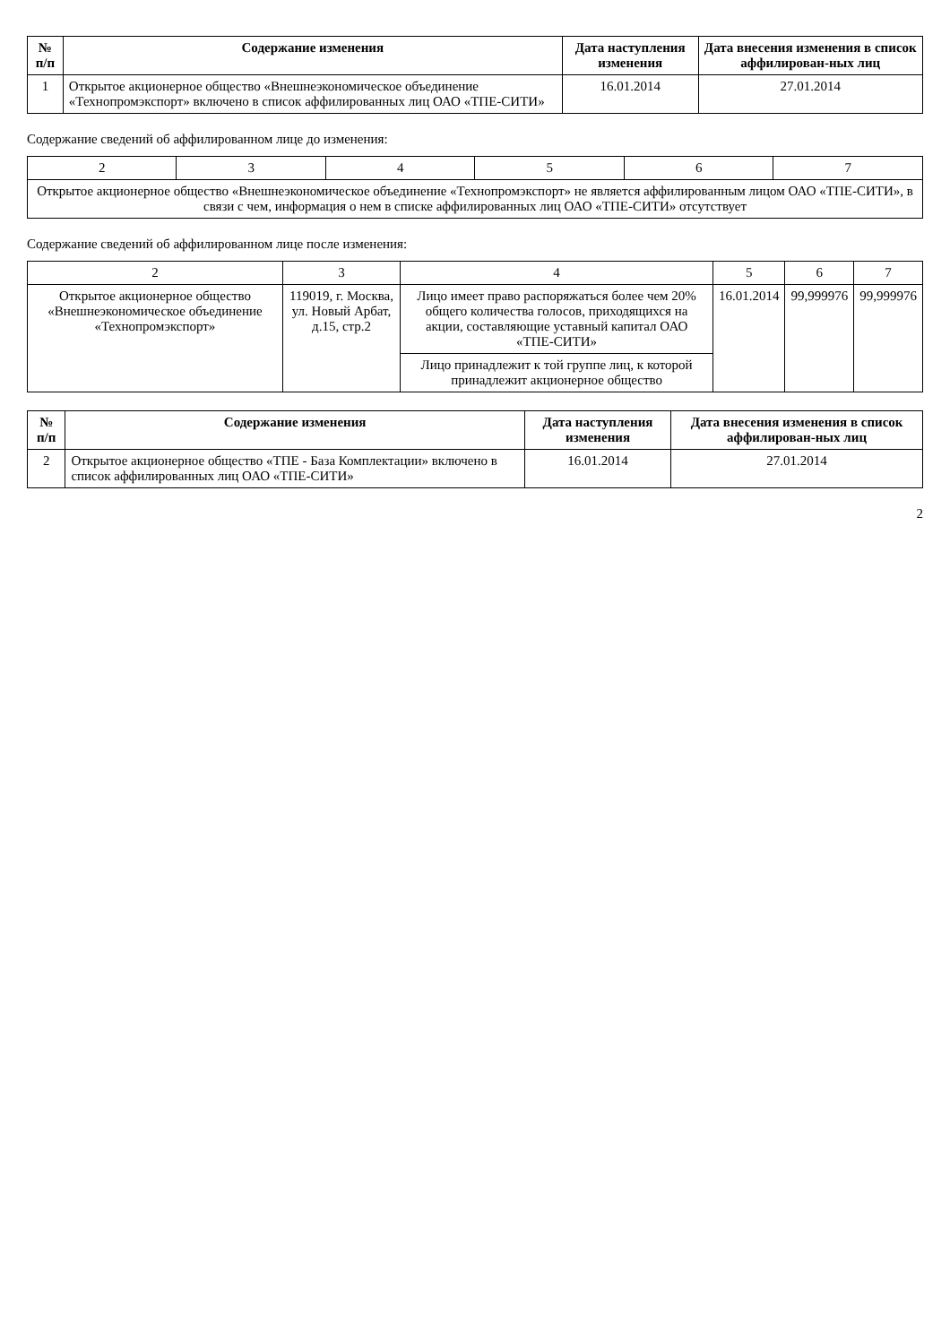| № п/п | Содержание изменения | Дата наступления изменения | Дата внесения изменения в список аффилирован-ных лиц |
| --- | --- | --- | --- |
| 1 | Открытое акционерное общество «Внешнеэкономическое объединение «Технопромэкспорт» включено в список аффилированных лиц ОАО «ТПЕ-СИТИ» | 16.01.2014 | 27.01.2014 |
Содержание сведений об аффилированном лице до изменения:
| 2 | 3 | 4 | 5 | 6 | 7 |
| Открытое акционерное общество «Внешнеэкономическое объединение «Технопромэкспорт» не является аффилированным лицом ОАО «ТПЕ-СИТИ», в связи с чем, информация о нем в списке аффилированных лиц ОАО «ТПЕ-СИТИ» отсутствует | | | | | |
Содержание сведений об аффилированном лице после изменения:
| 2 | 3 | 4 | 5 | 6 | 7 |
| Открытое акционерное общество «Внешнеэкономическое объединение «Технопромэкспорт» | 119019, г. Москва, ул. Новый Арбат, д.15, стр.2 | Лицо имеет право распоряжаться более чем 20% общего количества голосов, приходящихся на акции, составляющие уставный капитал ОАО «ТПЕ-СИТИ» | 16.01.2014 | 99,999976 | 99,999976 |
| | | Лицо принадлежит к той группе лиц, к которой принадлежит акционерное общество | | | |
| № п/п | Содержание изменения | Дата наступления изменения | Дата внесения изменения в список аффилирован-ных лиц |
| --- | --- | --- | --- |
| 2 | Открытое акционерное общество «ТПЕ - База Комплектации» включено в список аффилированных лиц ОАО «ТПЕ-СИТИ» | 16.01.2014 | 27.01.2014 |
2